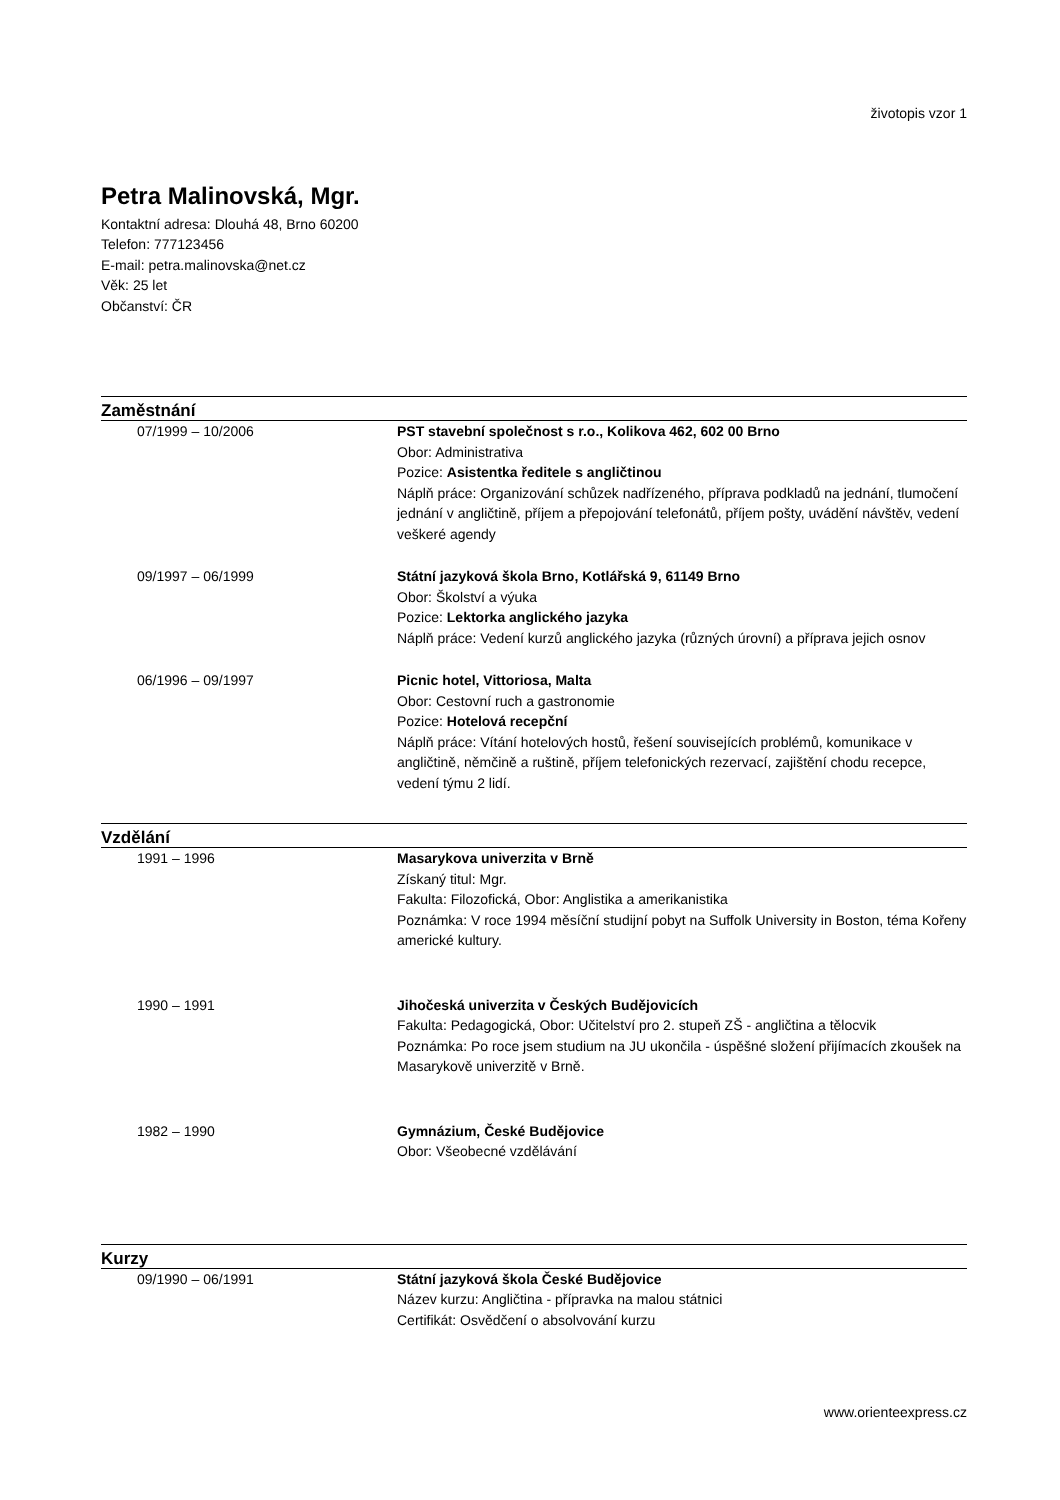životopis vzor 1
Petra Malinovská, Mgr.
Kontaktní adresa: Dlouhá 48, Brno 60200
Telefon: 777123456
E-mail: petra.malinovska@net.cz
Věk: 25 let
Občanství: ČR
Zaměstnání
| 07/1999 – 10/2006 | PST stavební společnost s r.o., Kolikova 462, 602 00 Brno Obor: Administrativa Pozice: Asistentka ředitele s angličtinou Náplň práce: Organizování schůzek nadřízeného, příprava podkladů na jednání, tlumočení jednání v angličtině, příjem a přepojování telefonátů, příjem pošty, uvádění návštěv, vedení veškeré agendy |
| 09/1997 – 06/1999 | Státní jazyková škola Brno, Kotlářská 9, 61149 Brno Obor: Školství a výuka Pozice: Lektorka anglického jazyka Náplň práce: Vedení kurzů anglického jazyka (různých úrovní) a příprava jejich osnov |
| 06/1996 – 09/1997 | Picnic hotel, Vittoriosa, Malta Obor: Cestovní ruch a gastronomie Pozice: Hotelová recepční Náplň práce: Vítání hotelových hostů, řešení souvisejících problémů, komunikace v angličtině, němčině a ruštině, příjem telefonických rezervací, zajištění chodu recepce, vedení týmu 2 lidí. |
Vzdělání
| 1991 – 1996 | Masarykova univerzita v Brně Získaný titul: Mgr. Fakulta: Filozofická, Obor: Anglistika a amerikanistika Poznámka: V roce 1994 měsíční studijní pobyt na Suffolk University in Boston, téma Kořeny americké kultury. |
| 1990 – 1991 | Jihočeská univerzita v Českých Budějovicích Fakulta: Pedagogická, Obor: Učitelství pro 2. stupeň ZŠ - angličtina a tělocvik Poznámka: Po roce jsem studium na JU ukončila - úspěšné složení přijímacích zkoušek na Masarykově univerzitě v Brně. |
| 1982 – 1990 | Gymnázium, České Budějovice Obor: Všeobecné vzdělávání |
Kurzy
| 09/1990 – 06/1991 | Státní jazyková škola České Budějovice Název kurzu: Angličtina - přípravka na malou státnici Certifikát: Osvědčení o absolvování kurzu |
www.orienteexpress.cz